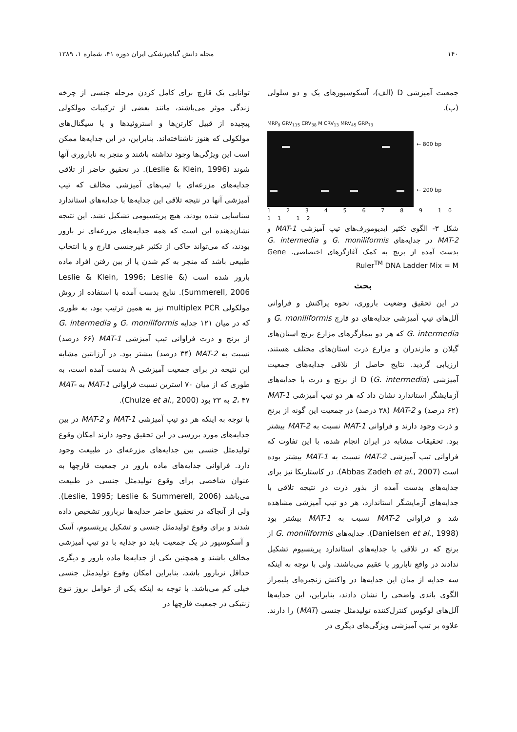۱۴۰ مجله دانش گیاهپزشکی ایران دوره ۴۱، شماره ۱، ۱۳۸۹
جمعیت آمیزشی D (الف)، آسکوسپورهای یک و دو سلولی (ب).
MRP<sub>9</sub> GRV<sub>115</sub> CRV<sub>38</sub> M CRV<sub>13</sub> MRV<sub>45</sub> GRP<sub>73</sub>
← 800 bp
← 200 bp
1 2 3 4 5 6 7 8 9 10 11 12
شکل ۳- الگوی تکثیر ایدیومورف‌های تیپ آمیزشی MAT-1 و MAT-2 در جدایه‌های G. moniliformis و G. intermedia بدست آمده از برنج به کمک آغازگرهای اختصاصی. Gene Ruler<sup>TM</sup> DNA Ladder Mix = M
بحث
در این تحقیق وضعیت باروری، نحوه پراکنش و فراوانی آلل‌های تیپ آمیزشی جدایه‌های دو قارچ G. moniliformis و G. intermedia که هر دو بیمارگرهای مزارع برنج استان‌های گیلان و مازندران و مزارع ذرت استان‌های مختلف هستند، ارزیابی گردید. نتایج حاصل از تلاقی جدایه‌های جمعیت آمیزشی D (G. intermedia) از برنج و ذرت با جدایه‌های آزمایشگر استاندارد نشان داد که هر دو تیپ آمیزشی MAT-1 (۶۲ درصد) و MAT-2 (۳۸ درصد) در جمعیت این گونه از برنج و ذرت وجود دارند و فراوانی MAT-1 نسبت به MAT-2 بیشتر بود. تحقیقات مشابه در ایران انجام شده، با این تفاوت که فراوانی تیپ آمیزشی MAT-2 نسبت به MAT-1 بیشتر بوده است (Abbas Zadeh et al., 2007). در کاستاریکا نیز برای جدایه‌های بدست آمده از بذور ذرت در نتیجه تلاقی با جدایه‌های آزمایشگر استاندارد، هر دو تیپ آمیزشی مشاهده شد و فراوانی MAT-2 نسبت به MAT-1 بیشتر بود (Danielsen et al., 1998). جدایه‌های G. moniliformis از برنج که در تلاقی با جدایه‌های استاندارد پریتسیوم تشکیل ندادند در واقع نابارور یا عقیم می‌باشند. ولی با توجه به اینکه سه جدایه از میان این جدایه‌ها در واکنش زنجیره‌ای پلیمراز الگوی باندی واضحی را نشان دادند، بنابراین، این جدایه‌ها آلل‌های لوکوس کنترل‌کننده تولیدمثل جنسی (MAT) را دارند. علاوه بر تیپ آمیزشی ویژگی‌های دیگری در
توانایی یک قارچ برای کامل کردن مرحله جنسی از چرخه زندگی موثر می‌باشند، مانند بعضی از ترکیبات مولکولی پیچیده از قبیل کارتن‌ها و استروئیدها و یا سیگنال‌های مولکولی که هنوز ناشناخته‌اند. بنابراین، در این جدایه‌ها ممکن است این ویژگی‌ها وجود نداشته باشند و منجر به ناباروری آنها شوند (Leslie & Klein, 1996). در تحقیق حاضر از تلاقی جدایه‌های مزرعه‌ای با تیپ‌های آمیزشی مخالف که تیپ آمیزشی آنها در نتیجه تلاقی این جدایه‌ها با جدایه‌های استاندارد شناسایی شده بودند، هیچ پریتسیومی تشکیل نشد. این نتیجه نشان‌دهنده این است که همه جدایه‌های مزرعه‌ای نر بارور بودند، که می‌تواند حاکی از تکثیر غیرجنسی قارچ و یا انتخاب طبیعی باشد که منجر به کم شدن یا از بین رفتن افراد ماده بارور شده است (Leslie & Klein, 1996; Leslie & Summerell, 2006). نتایج بدست آمده با استفاده از روش مولکولی multiplex PCR نیز به همین ترتیب بود، به طوری که در میان ۱۲۱ جدایه G. moniliformis و G. intermedia از برنج و ذرت فراوانی تیپ آمیزشی MAT-1 (۶۶ درصد) نسبت به MAT-2 (۳۴ درصد) بیشتر بود. در آرژانتین مشابه این نتیجه در برای جمعیت آمیزشی A بدست آمده است، به طوری که از میان ۷۰ استرین نسبت فراوانی MAT-1 به MAT-2، ۴۷ به ۲۳ بود (Chulze et al., 2000).
با توجه به اینکه هر دو تیپ آمیزشی MAT-1 و MAT-2 در بین جدایه‌های مورد بررسی در این تحقیق وجود دارند امکان وقوع تولیدمثل جنسی بین جدایه‌های مزرعه‌ای در طبیعت وجود دارد. فراوانی جدایه‌های ماده بارور در جمعیت قارچها به عنوان شاخصی برای وقوع تولیدمثل جنسی در طبیعت می‌باشد (Leslie, 1995; Leslie & Summerell, 2006). ولی از آنجاکه در تحقیق حاضر جدایه‌ها نربارور تشخیص داده شدند و برای وقوع تولیدمثل جنسی و تشکیل پریتسیوم، آسک و آسکوسپور در یک جمعیت باید دو جدایه با دو تیپ آمیزشی مخالف باشند و همچنین یکی از جدایه‌ها ماده بارور و دیگری حداقل نربارور باشد، بنابراین امکان وقوع تولیدمثل جنسی خیلی کم می‌باشد. با توجه به اینکه یکی از عوامل بروز تنوع ژنتیکی در جمعیت قارچها در